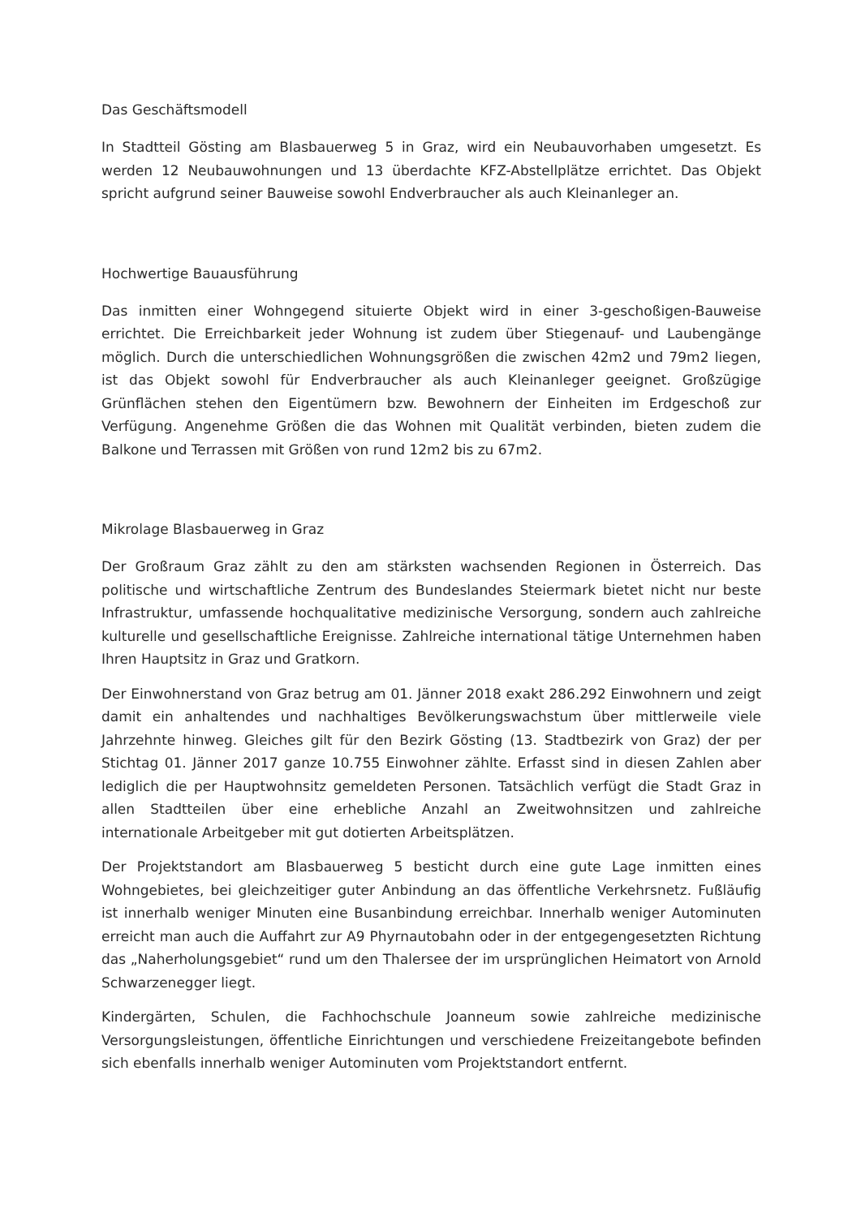Das Geschäftsmodell
In Stadtteil Gösting am Blasbauerweg 5 in Graz, wird ein Neubauvorhaben umgesetzt. Es werden 12 Neubauwohnungen und 13 überdachte KFZ-Abstellplätze errichtet. Das Objekt spricht aufgrund seiner Bauweise sowohl Endverbraucher als auch Kleinanleger an.
Hochwertige Bauausführung
Das inmitten einer Wohngegend situierte Objekt wird in einer 3-geschoßigen-Bauweise errichtet. Die Erreichbarkeit jeder Wohnung ist zudem über Stiegenauf- und Laubengänge möglich. Durch die unterschiedlichen Wohnungsgrößen die zwischen 42m2 und 79m2 liegen, ist das Objekt sowohl für Endverbraucher als auch Kleinanleger geeignet. Großzügige Grünflächen stehen den Eigentümern bzw. Bewohnern der Einheiten im Erdgeschoß zur Verfügung. Angenehme Größen die das Wohnen mit Qualität verbinden, bieten zudem die Balkone und Terrassen mit Größen von rund 12m2 bis zu 67m2.
Mikrolage Blasbauerweg in Graz
Der Großraum Graz zählt zu den am stärksten wachsenden Regionen in Österreich. Das politische und wirtschaftliche Zentrum des Bundeslandes Steiermark bietet nicht nur beste Infrastruktur, umfassende hochqualitative medizinische Versorgung, sondern auch zahlreiche kulturelle und gesellschaftliche Ereignisse. Zahlreiche international tätige Unternehmen haben Ihren Hauptsitz in Graz und Gratkorn.
Der Einwohnerstand von Graz betrug am 01. Jänner 2018 exakt 286.292 Einwohnern und zeigt damit ein anhaltendes und nachhaltiges Bevölkerungswachstum über mittlerweile viele Jahrzehnte hinweg. Gleiches gilt für den Bezirk Gösting (13. Stadtbezirk von Graz) der per Stichtag 01. Jänner 2017 ganze 10.755 Einwohner zählte. Erfasst sind in diesen Zahlen aber lediglich die per Hauptwohnsitz gemeldeten Personen. Tatsächlich verfügt die Stadt Graz in allen Stadtteilen über eine erhebliche Anzahl an Zweitwohnsitzen und zahlreiche internationale Arbeitgeber mit gut dotierten Arbeitsplätzen.
Der Projektstandort am Blasbauerweg 5 besticht durch eine gute Lage inmitten eines Wohngebietes, bei gleichzeitiger guter Anbindung an das öffentliche Verkehrsnetz. Fußläufig ist innerhalb weniger Minuten eine Busanbindung erreichbar. Innerhalb weniger Autominuten erreicht man auch die Auffahrt zur A9 Phyrnautobahn oder in der entgegengesetzten Richtung das „Naherholungsgebiet“ rund um den Thalersee der im ursprünglichen Heimatort von Arnold Schwarzenegger liegt.
Kindergärten, Schulen, die Fachhochschule Joanneum sowie zahlreiche medizinische Versorgungsleistungen, öffentliche Einrichtungen und verschiedene Freizeitangebote befinden sich ebenfalls innerhalb weniger Autominuten vom Projektstandort entfernt.